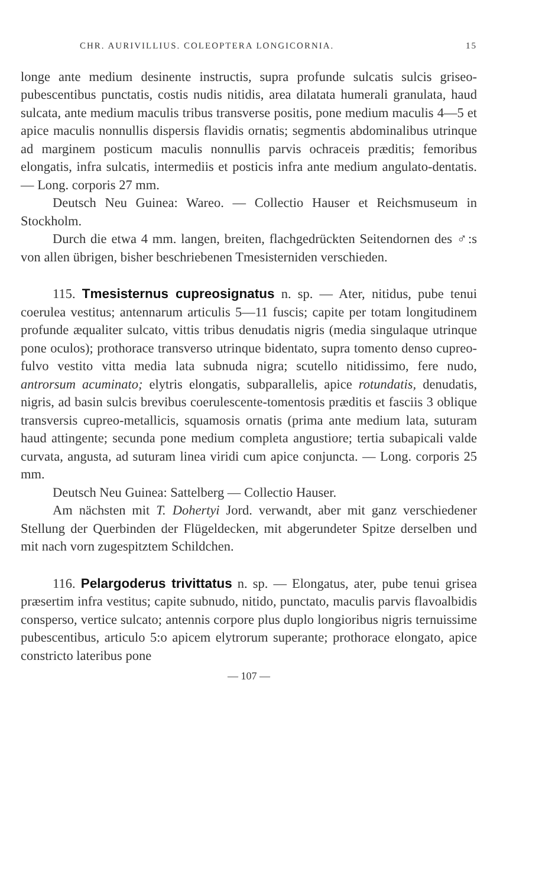CHR. AURIVILLIUS. COLEOPTERA LONGICORNIA. 15
longe ante medium desinente instructis, supra profunde sulcatis sulcis griseo-pubescentibus punctatis, costis nudis nitidis, area dilatata humerali granulata, haud sulcata, ante medium maculis tribus transverse positis, pone medium maculis 4—5 et apice maculis nonnullis dispersis flavidis ornatis; segmentis abdominalibus utrinque ad marginem posticum maculis nonnullis parvis ochraceis præditis; femoribus elongatis, infra sulcatis, intermediis et posticis infra ante medium angulato-dentatis. — Long. corporis 27 mm.
Deutsch Neu Guinea: Wareo. — Collectio Hauser et Reichsmuseum in Stockholm.
Durch die etwa 4 mm. langen, breiten, flachgedrückten Seitendornen des ♂:s von allen übrigen, bisher beschriebenen Tmesisterniden verschieden.
115. Tmesisternus cupreosignatus n. sp. — Ater, nitidus, pube tenui coerulea vestitus; antennarum articulis 5—11 fuscis; capite per totam longitudinem profunde æqualiter sulcato, vittis tribus denudatis nigris (media singulaque utrinque pone oculos); prothorace transverso utrinque bidentato, supra tomento denso cupreo-fulvo vestito vitta media lata subnuda nigra; scutello nitidissimo, fere nudo, antrorsum acuminato; elytris elongatis, subparallelis, apice rotundatis, denudatis, nigris, ad basin sulcis brevibus coerulescente-tomentosis præditis et fasciis 3 oblique transversis cupreo-metallicis, squamosis ornatis (prima ante medium lata, suturam haud attingente; secunda pone medium completa angustiore; tertia subapicali valde curvata, angusta, ad suturam linea viridi cum apice conjuncta. — Long. corporis 25 mm.
Deutsch Neu Guinea: Sattelberg — Collectio Hauser.
Am nächsten mit T. Dohertyi Jord. verwandt, aber mit ganz verschiedener Stellung der Querbinden der Flügeldecken, mit abgerundeter Spitze derselben und mit nach vorn zugespitztem Schildchen.
116. Pelargoderus trivittatus n. sp. — Elongatus, ater, pube tenui grisea præsertim infra vestitus; capite subnudo, nitido, punctato, maculis parvis flavoalbidis consperso, vertice sulcato; antennis corpore plus duplo longioribus nigris ternuissime pubescentibus, articulo 5:o apicem elytrorum superante; prothorace elongato, apice constricto lateribus pone
— 107 —